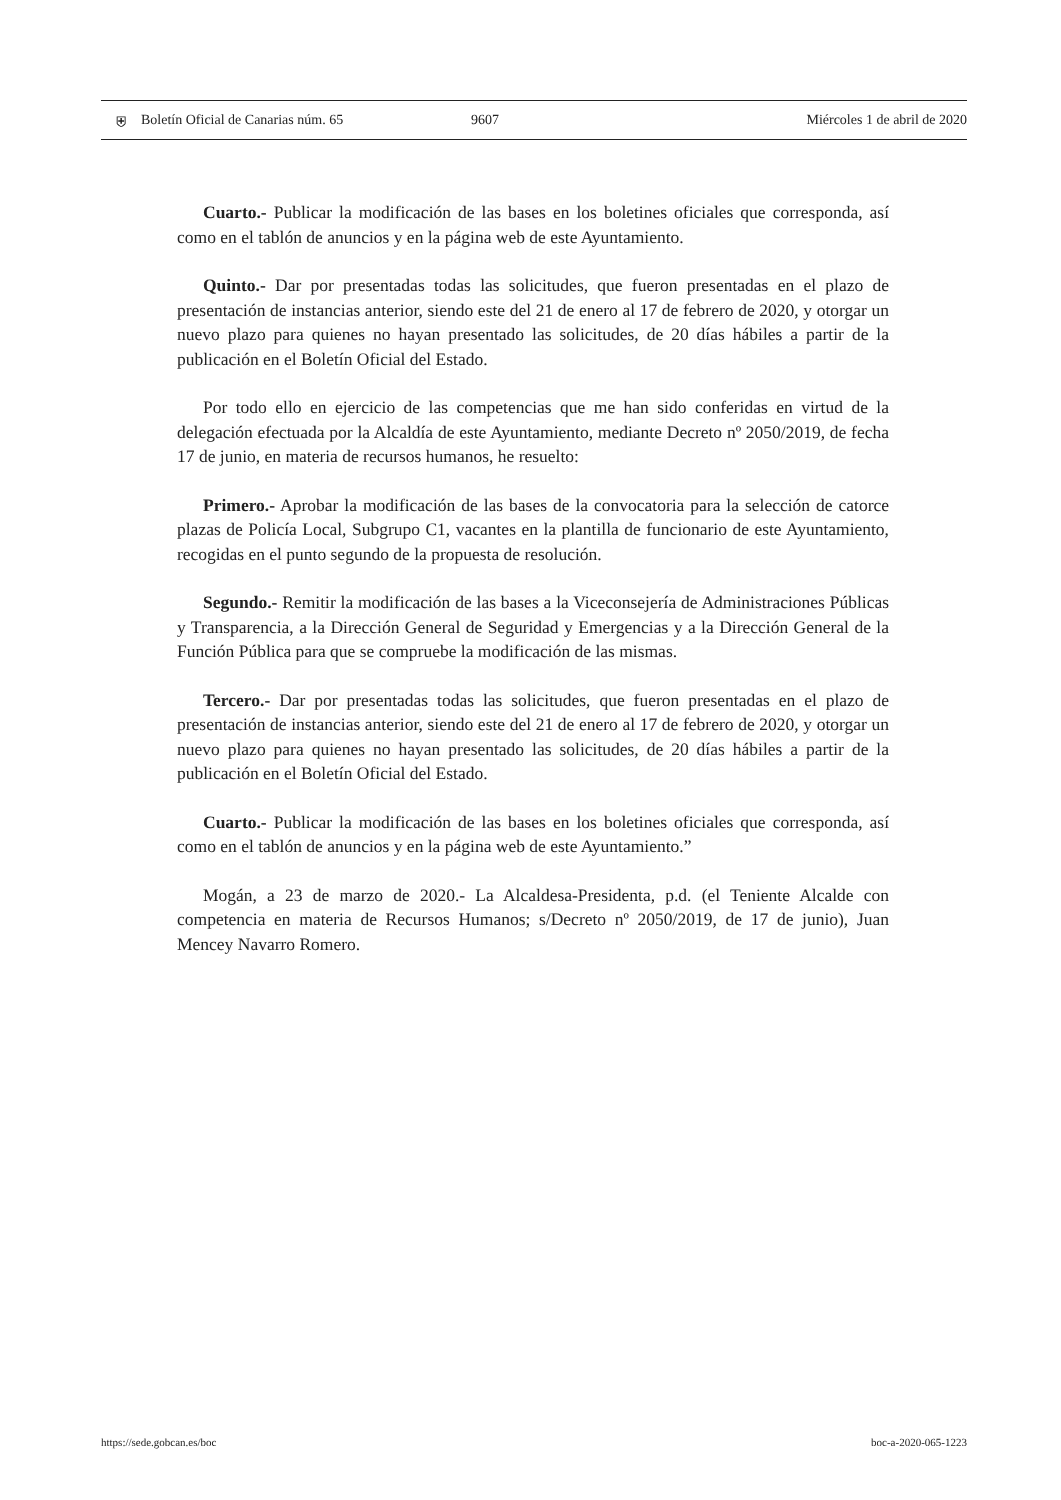⛨ Boletín Oficial de Canarias núm. 65 9607 Miércoles 1 de abril de 2020
Cuarto.- Publicar la modificación de las bases en los boletines oficiales que corresponda, así como en el tablón de anuncios y en la página web de este Ayuntamiento.
Quinto.- Dar por presentadas todas las solicitudes, que fueron presentadas en el plazo de presentación de instancias anterior, siendo este del 21 de enero al 17 de febrero de 2020, y otorgar un nuevo plazo para quienes no hayan presentado las solicitudes, de 20 días hábiles a partir de la publicación en el Boletín Oficial del Estado.
Por todo ello en ejercicio de las competencias que me han sido conferidas en virtud de la delegación efectuada por la Alcaldía de este Ayuntamiento, mediante Decreto nº 2050/2019, de fecha 17 de junio, en materia de recursos humanos, he resuelto:
Primero.- Aprobar la modificación de las bases de la convocatoria para la selección de catorce plazas de Policía Local, Subgrupo C1, vacantes en la plantilla de funcionario de este Ayuntamiento, recogidas en el punto segundo de la propuesta de resolución.
Segundo.- Remitir la modificación de las bases a la Viceconsejería de Administraciones Públicas y Transparencia, a la Dirección General de Seguridad y Emergencias y a la Dirección General de la Función Pública para que se compruebe la modificación de las mismas.
Tercero.- Dar por presentadas todas las solicitudes, que fueron presentadas en el plazo de presentación de instancias anterior, siendo este del 21 de enero al 17 de febrero de 2020, y otorgar un nuevo plazo para quienes no hayan presentado las solicitudes, de 20 días hábiles a partir de la publicación en el Boletín Oficial del Estado.
Cuarto.- Publicar la modificación de las bases en los boletines oficiales que corresponda, así como en el tablón de anuncios y en la página web de este Ayuntamiento.”
Mogán, a 23 de marzo de 2020.- La Alcaldesa-Presidenta, p.d. (el Teniente Alcalde con competencia en materia de Recursos Humanos; s/Decreto nº 2050/2019, de 17 de junio), Juan Mencey Navarro Romero.
https://sede.gobcan.es/boc boc-a-2020-065-1223